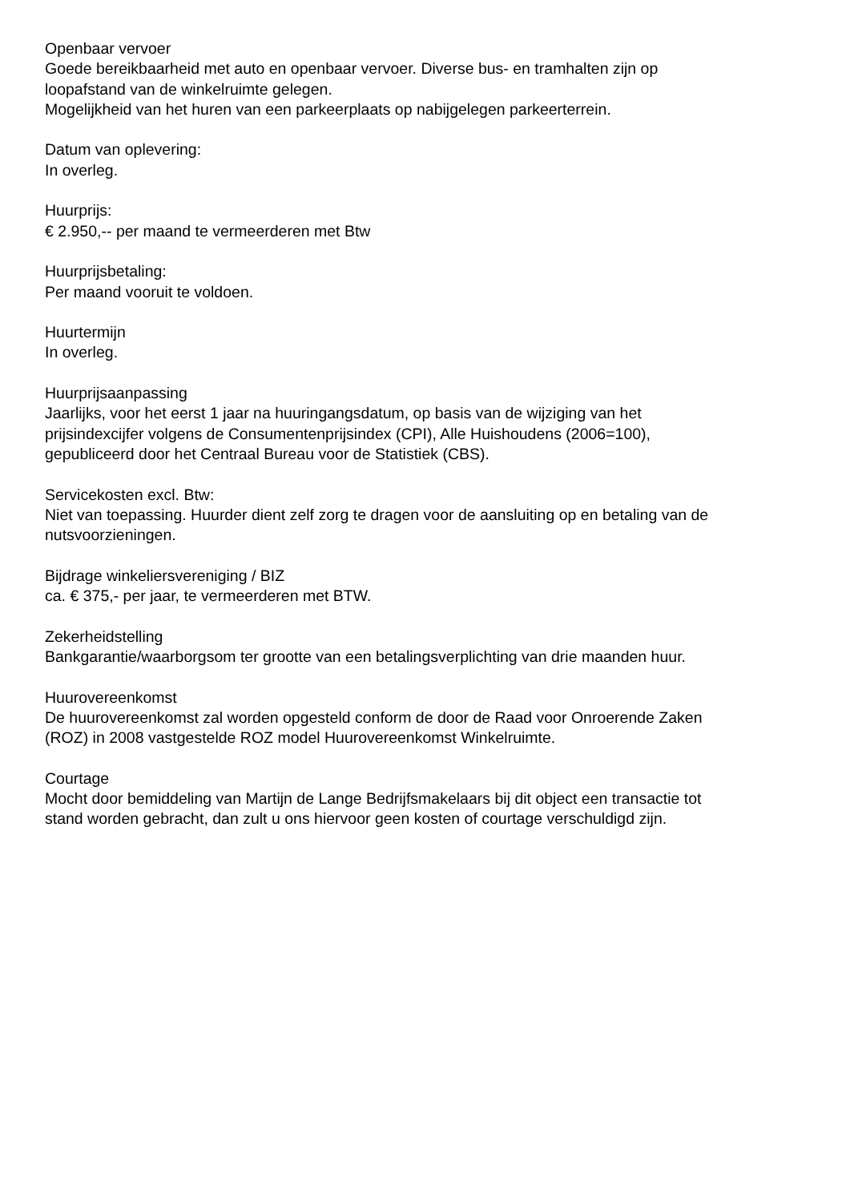Openbaar vervoer
Goede bereikbaarheid met auto en openbaar vervoer. Diverse bus- en tramhalten zijn op
loopafstand van de winkelruimte gelegen.
Mogelijkheid van het huren van een parkeerplaats op nabijgelegen parkeerterrein.
Datum van oplevering:
In overleg.
Huurprijs:
€ 2.950,-- per maand te vermeerderen met Btw
Huurprijsbetaling:
Per maand vooruit te voldoen.
Huurtermijn
In overleg.
Huurprijsaanpassing
Jaarlijks, voor het eerst 1 jaar na huuringangsdatum, op basis van de wijziging van het
prijsindexcijfer volgens de Consumentenprijsindex (CPI), Alle Huishoudens (2006=100),
gepubliceerd door het Centraal Bureau voor de Statistiek (CBS).
Servicekosten excl. Btw:
Niet van toepassing. Huurder dient zelf zorg te dragen voor de aansluiting op en betaling van de
nutsvoorzieningen.
Bijdrage winkeliersvereniging / BIZ
ca. € 375,- per jaar, te vermeerderen met BTW.
Zekerheidstelling
Bankgarantie/waarborgsom ter grootte van een betalingsverplichting van drie maanden huur.
Huurovereenkomst
De huurovereenkomst zal worden opgesteld conform de door de Raad voor Onroerende Zaken
(ROZ) in 2008 vastgestelde ROZ model Huurovereenkomst Winkelruimte.
Courtage
Mocht door bemiddeling van Martijn de Lange Bedrijfsmakelaars bij dit object een transactie tot
stand worden gebracht, dan zult u ons hiervoor geen kosten of courtage verschuldigd zijn.